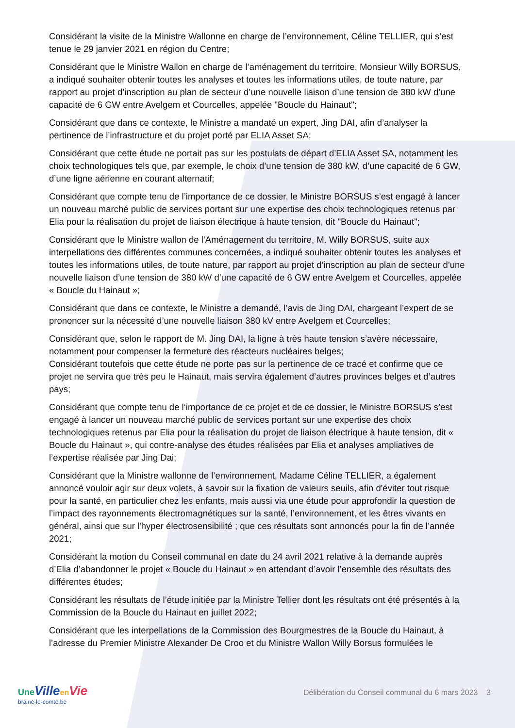Considérant la visite de la Ministre Wallonne en charge de l’environnement, Céline TELLIER, qui s’est tenue le 29 janvier 2021 en région du Centre;
Considérant que le Ministre Wallon en charge de l’aménagement du territoire, Monsieur Willy BORSUS, a indiqué souhaiter obtenir toutes les analyses et toutes les informations utiles, de toute nature, par rapport au projet d’inscription au plan de secteur d’une nouvelle liaison d’une tension de 380 kW d’une capacité de 6 GW entre Avelgem et Courcelles, appelée "Boucle du Hainaut";
Considérant que dans ce contexte, le Ministre a mandaté un expert, Jing DAI, afin d’analyser la pertinence de l’infrastructure et du projet porté par ELIA Asset SA;
Considérant que cette étude ne portait pas sur les postulats de départ d’ELIA Asset SA, notamment les choix technologiques tels que, par exemple, le choix d’une tension de 380 kW, d’une capacité de 6 GW, d’une ligne aérienne en courant alternatif;
Considérant que compte tenu de l’importance de ce dossier, le Ministre BORSUS s’est engagé à lancer un nouveau marché public de services portant sur une expertise des choix technologiques retenus par Elia pour la réalisation du projet de liaison électrique à haute tension, dit "Boucle du Hainaut";
Considérant que le Ministre wallon de l’Aménagement du territoire, M. Willy BORSUS, suite aux interpellations des différentes communes concernées, a indiqué souhaiter obtenir toutes les analyses et toutes les informations utiles, de toute nature, par rapport au projet d’inscription au plan de secteur d’une nouvelle liaison d’une tension de 380 kW d’une capacité de 6 GW entre Avelgem et Courcelles, appelée « Boucle du Hainaut »;
Considérant que dans ce contexte, le Ministre a demandé, l’avis de Jing DAI, chargeant l’expert de se prononcer sur la nécessité d’une nouvelle liaison 380 kV entre Avelgem et Courcelles;
Considérant que, selon le rapport de M. Jing DAI, la ligne à très haute tension s’avère nécessaire, notamment pour compenser la fermeture des réacteurs nucléaires belges;
Considérant toutefois que cette étude ne porte pas sur la pertinence de ce tracé et confirme que ce projet ne servira que très peu le Hainaut, mais servira également d’autres provinces belges et d’autres pays;
Considérant que compte tenu de l‘importance de ce projet et de ce dossier, le Ministre BORSUS s’est engagé à lancer un nouveau marché public de services portant sur une expertise des choix technologiques retenus par Elia pour la réalisation du projet de liaison électrique à haute tension, dit « Boucle du Hainaut », qui contre-analyse des études réalisées par Elia et analyses ampliatives de l’expertise réalisée par Jing Dai;
Considérant que la Ministre wallonne de l’environnement, Madame Céline TELLIER, a également annoncé vouloir agir sur deux volets, à savoir sur la fixation de valeurs seuils, afin d'éviter tout risque pour la santé, en particulier chez les enfants, mais aussi via une étude pour approfondir la question de l’impact des rayonnements électromagnétiques sur la santé, l’environnement, et les êtres vivants en général, ainsi que sur l'hyper électrosensibilité ; que ces résultats sont annoncés pour la fin de l’année 2021;
Considérant la motion du Conseil communal en date du 24 avril 2021 relative à la demande auprès d’Elia d’abandonner le projet « Boucle du Hainaut » en attendant d’avoir l’ensemble des résultats des différentes études;
Considérant les résultats de l’étude initiée par la Ministre Tellier dont les résultats ont été présentés à la Commission de la Boucle du Hainaut en juillet 2022;
Considérant que les interpellations de la Commission des Bourgmestres de la Boucle du Hainaut, à l’adresse du Premier Ministre Alexander De Croo et du Ministre Wallon Willy Borsus formulées le
Une Ville en Vie
braine-le-comte.be
Délibération du Conseil communal du 6 mars 2023 3